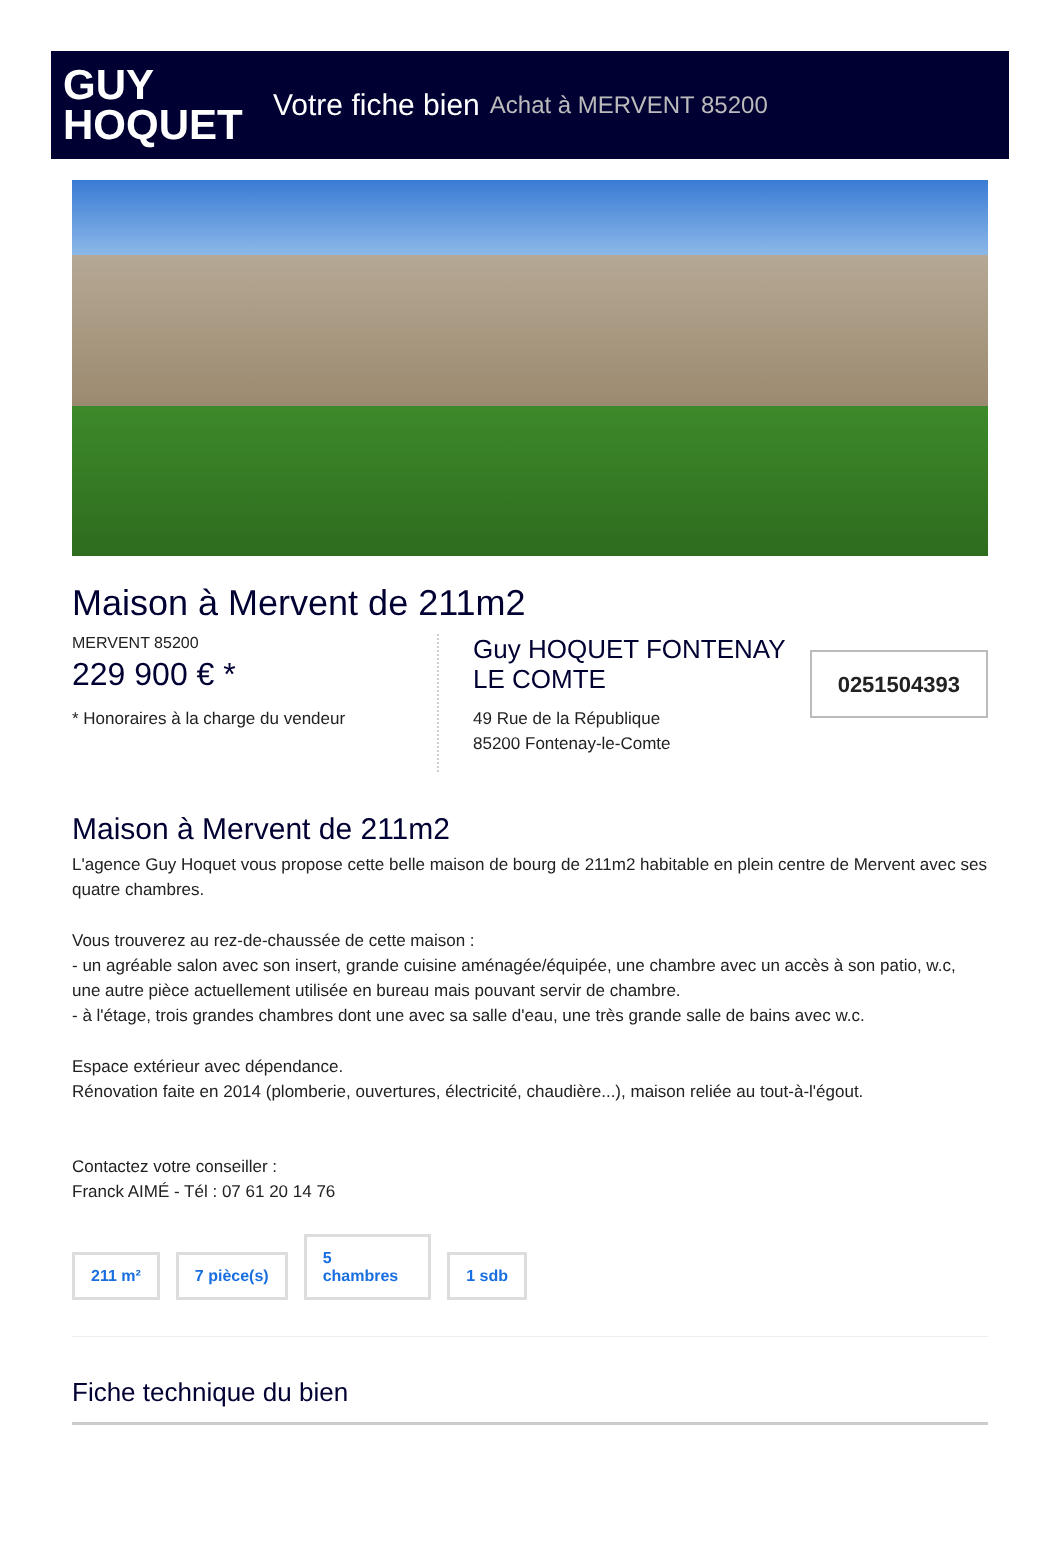GUY
HOQUET
Votre fiche bien Achat à MERVENT 85200
Maison à Mervent de 211m2
MERVENT 85200
229 900 € *
* Honoraires à la charge du vendeur
Guy HOQUET FONTENAY
LE COMTE
49 Rue de la République
85200 Fontenay-le-Comte
0251504393
Maison à Mervent de 211m2
L'agence Guy Hoquet vous propose cette belle maison de bourg de 211m2 habitable en plein centre de Mervent avec ses quatre chambres.
Vous trouverez au rez-de-chaussée de cette maison :
- un agréable salon avec son insert, grande cuisine aménagée/équipée, une chambre avec un accès à son patio, w.c, une autre pièce actuellement utilisée en bureau mais pouvant servir de chambre.
- à l'étage, trois grandes chambres dont une avec sa salle d'eau, une très grande salle de bains avec w.c.
Espace extérieur avec dépendance.
Rénovation faite en 2014 (plomberie, ouvertures, électricité, chaudière...), maison reliée au tout-à-l'égout.
Contactez votre conseiller :
Franck AIMÉ - Tél : 07 61 20 14 76
211 m²
7 pièce(s)
5
chambres
1 sdb
Fiche technique du bien